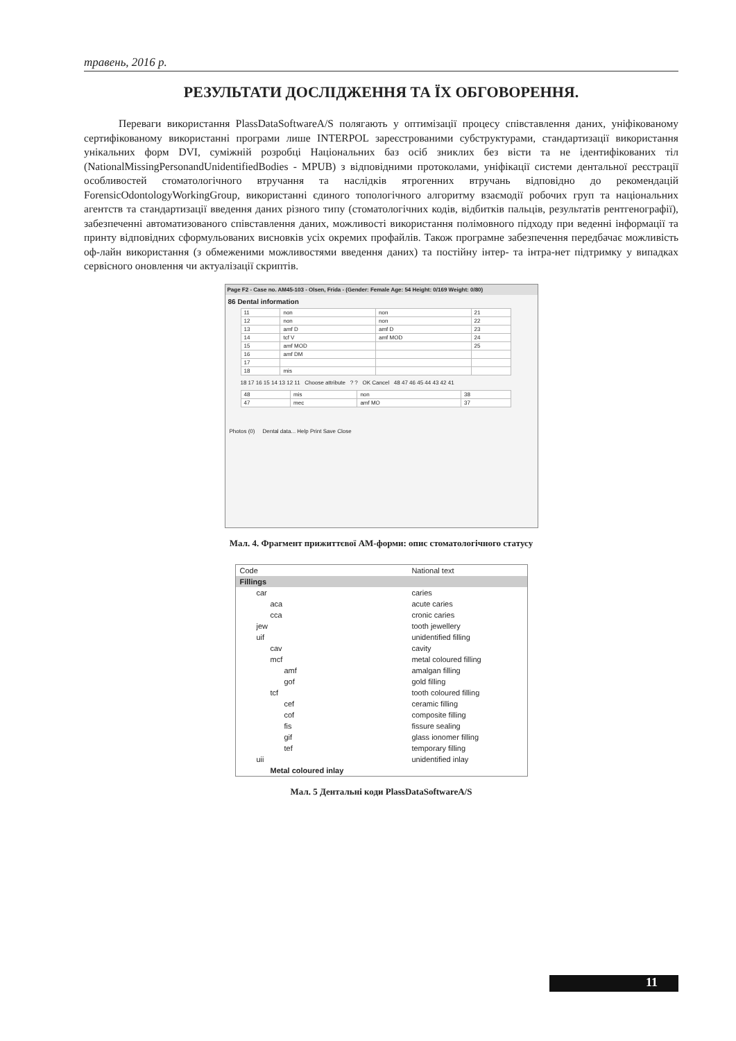травень, 2016 р.
РЕЗУЛЬТАТИ ДОСЛІДЖЕННЯ ТА ЇХ ОБГОВОРЕННЯ.
Переваги використання PlassDataSoftwareA/S полягають у оптимізації процесу співставлення даних, уніфікованому сертифікованому використанні програми лише INTERPOL зареєстрованими субструктурами, стандартизації використання унікальних форм DVI, суміжній розробці Національних баз осіб зниклих без вісти та не ідентифікованих тіл (NationalMissingPersonandUnidentifiedBodies - MPUB) з відповідними протоколами, уніфікації системи дентальної реєстрації особливостей стоматологічного втручання та наслідків ятрогенних втручань відповідно до рекомендацій ForensicOdontologyWorkingGroup, використанні єдиного топологічного алгоритму взаємодії робочих груп та національних агентств та стандартизації введення даних різного типу (стоматологічних кодів, відбитків пальців, результатів рентгенографії), забезпеченні автоматизованого співставлення даних, можливості використання полімовного підходу при веденні інформації та принту відповідних сформульованих висновків усіх окремих профайлів. Також програмне забезпечення передбачає можливість оф-лайн використання (з обмеженими можливостями введення даних) та постійну інтер- та інтра-нет підтримку у випадках сервісного оновлення чи актуалізації скриптів.
Page F2 - Case no. AM45-103 - Olsen, Frida - (Gender: Female Age: 54 Height: 0/169 Weight: 0/80)
86 Dental information
| 11 | non | non | 21 |
| 12 | non | non | 22 |
| 13 | amf D | amf D | 23 |
| 14 | tcf V | amf MOD | 24 |
| 15 | amf MOD | | 25 |
| 16 | amf DM | | |
| 17 | | | |
| 18 | mis | | |
18 17 16 15 14 13 12 11 Choose attribute ? ? OK Cancel 48 47 46 45 44 43 42 41
| 48 | mis | non | 38 |
| 47 | mec | amf MO | 37 |
Photos (0) Dental data... Help Print Save Close
Мал. 4. Фрагмент прижиттєвої АМ-форми: опис стоматологічного статусу
| Code | National text |
| Fillings | |
| car | caries |
| aca | acute caries |
| cca | cronic caries |
| jew | tooth jewellery |
| uif | unidentified filling |
| cav | cavity |
| mcf | metal coloured filling |
| amf | amalgan filling |
| gof | gold filling |
| tcf | tooth coloured filling |
| cef | ceramic filling |
| cof | composite filling |
| fis | fissure sealing |
| gif | glass ionomer filling |
| tef | temporary filling |
| uii | unidentified inlay |
| Metal coloured inlay | |
Мал. 5 Дентальні коди PlassDataSoftwareA/S
11